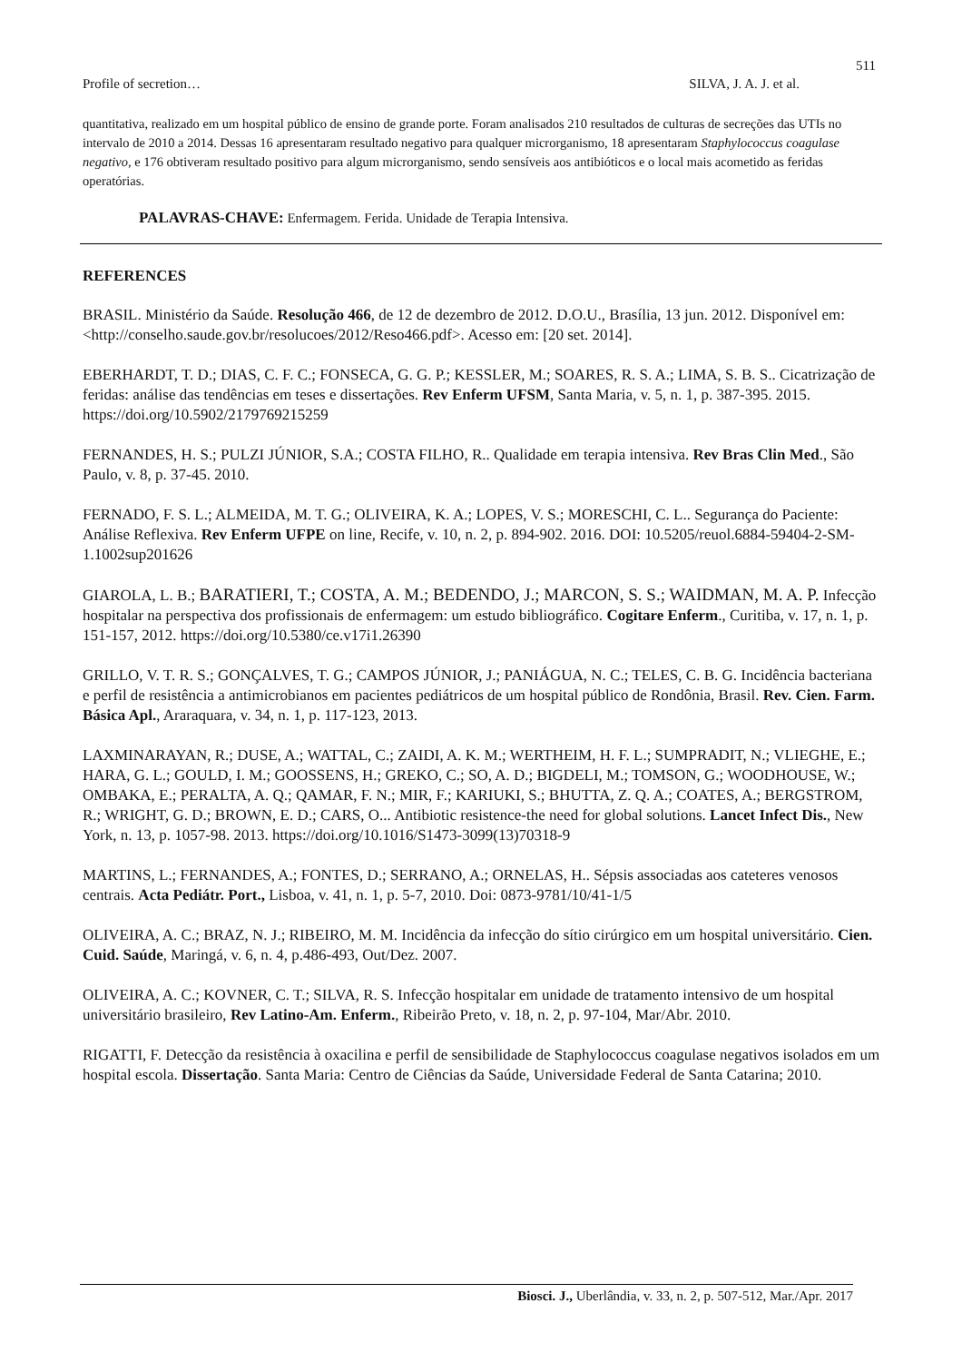511
Profile of secretion… SILVA, J. A. J. et al.
quantitativa, realizado em um hospital público de ensino de grande porte. Foram analisados 210 resultados de culturas de secreções das UTIs no intervalo de 2010 a 2014. Dessas 16 apresentaram resultado negativo para qualquer microrganismo, 18 apresentaram Staphylococcus coagulase negativo, e 176 obtiveram resultado positivo para algum microrganismo, sendo sensíveis aos antibióticos e o local mais acometido as feridas operatórias.
PALAVRAS-CHAVE: Enfermagem. Ferida. Unidade de Terapia Intensiva.
REFERENCES
BRASIL. Ministério da Saúde. Resolução 466, de 12 de dezembro de 2012. D.O.U., Brasília, 13 jun. 2012. Disponível em: <http://conselho.saude.gov.br/resolucoes/2012/Reso466.pdf>. Acesso em: [20 set. 2014].
EBERHARDT, T. D.; DIAS, C. F. C.; FONSECA, G. G. P.; KESSLER, M.; SOARES, R. S. A.; LIMA, S. B. S.. Cicatrização de feridas: análise das tendências em teses e dissertações. Rev Enferm UFSM, Santa Maria, v. 5, n. 1, p. 387-395. 2015. https://doi.org/10.5902/2179769215259
FERNANDES, H. S.; PULZI JÚNIOR, S.A.; COSTA FILHO, R.. Qualidade em terapia intensiva. Rev Bras Clin Med., São Paulo, v. 8, p. 37-45. 2010.
FERNADO, F. S. L.; ALMEIDA, M. T. G.; OLIVEIRA, K. A.; LOPES, V. S.; MORESCHI, C. L.. Segurança do Paciente: Análise Reflexiva. Rev Enferm UFPE on line, Recife, v. 10, n. 2, p. 894-902. 2016. DOI: 10.5205/reuol.6884-59404-2-SM-1.1002sup201626
GIAROLA, L. B.; BARATIERI, T.; COSTA, A. M.; BEDENDO, J.; MARCON, S. S.; WAIDMAN, M. A. P. Infecção hospitalar na perspectiva dos profissionais de enfermagem: um estudo bibliográfico. Cogitare Enferm., Curitiba, v. 17, n. 1, p. 151-157, 2012. https://doi.org/10.5380/ce.v17i1.26390
GRILLO, V. T. R. S.; GONÇALVES, T. G.; CAMPOS JÚNIOR, J.; PANIÁGUA, N. C.; TELES, C. B. G. Incidência bacteriana e perfil de resistência a antimicrobianos em pacientes pediátricos de um hospital público de Rondônia, Brasil. Rev. Cien. Farm. Básica Apl., Araraquara, v. 34, n. 1, p. 117-123, 2013.
LAXMINARAYAN, R.; DUSE, A.; WATTAL, C.; ZAIDI, A. K. M.; WERTHEIM, H. F. L.; SUMPRADIT, N.; VLIEGHE, E.; HARA, G. L.; GOULD, I. M.; GOOSSENS, H.; GREKO, C.; SO, A. D.; BIGDELI, M.; TOMSON, G.; WOODHOUSE, W.; OMBAKA, E.; PERALTA, A. Q.; QAMAR, F. N.; MIR, F.; KARIUKI, S.; BHUTTA, Z. Q. A.; COATES, A.; BERGSTROM, R.; WRIGHT, G. D.; BROWN, E. D.; CARS, O... Antibiotic resistence-the need for global solutions. Lancet Infect Dis., New York, n. 13, p. 1057-98. 2013. https://doi.org/10.1016/S1473-3099(13)70318-9
MARTINS, L.; FERNANDES, A.; FONTES, D.; SERRANO, A.; ORNELAS, H.. Sépsis associadas aos cateteres venosos centrais. Acta Pediátr. Port., Lisboa, v. 41, n. 1, p. 5-7, 2010. Doi: 0873-9781/10/41-1/5
OLIVEIRA, A. C.; BRAZ, N. J.; RIBEIRO, M. M. Incidência da infecção do sítio cirúrgico em um hospital universitário. Cien. Cuid. Saúde, Maringá, v. 6, n. 4, p.486-493, Out/Dez. 2007.
OLIVEIRA, A. C.; KOVNER, C. T.; SILVA, R. S. Infecção hospitalar em unidade de tratamento intensivo de um hospital universitário brasileiro, Rev Latino-Am. Enferm., Ribeirão Preto, v. 18, n. 2, p. 97-104, Mar/Abr. 2010.
RIGATTI, F. Detecção da resistência à oxacilina e perfil de sensibilidade de Staphylococcus coagulase negativos isolados em um hospital escola. Dissertação. Santa Maria: Centro de Ciências da Saúde, Universidade Federal de Santa Catarina; 2010.
Biosci. J., Uberlândia, v. 33, n. 2, p. 507-512, Mar./Apr. 2017